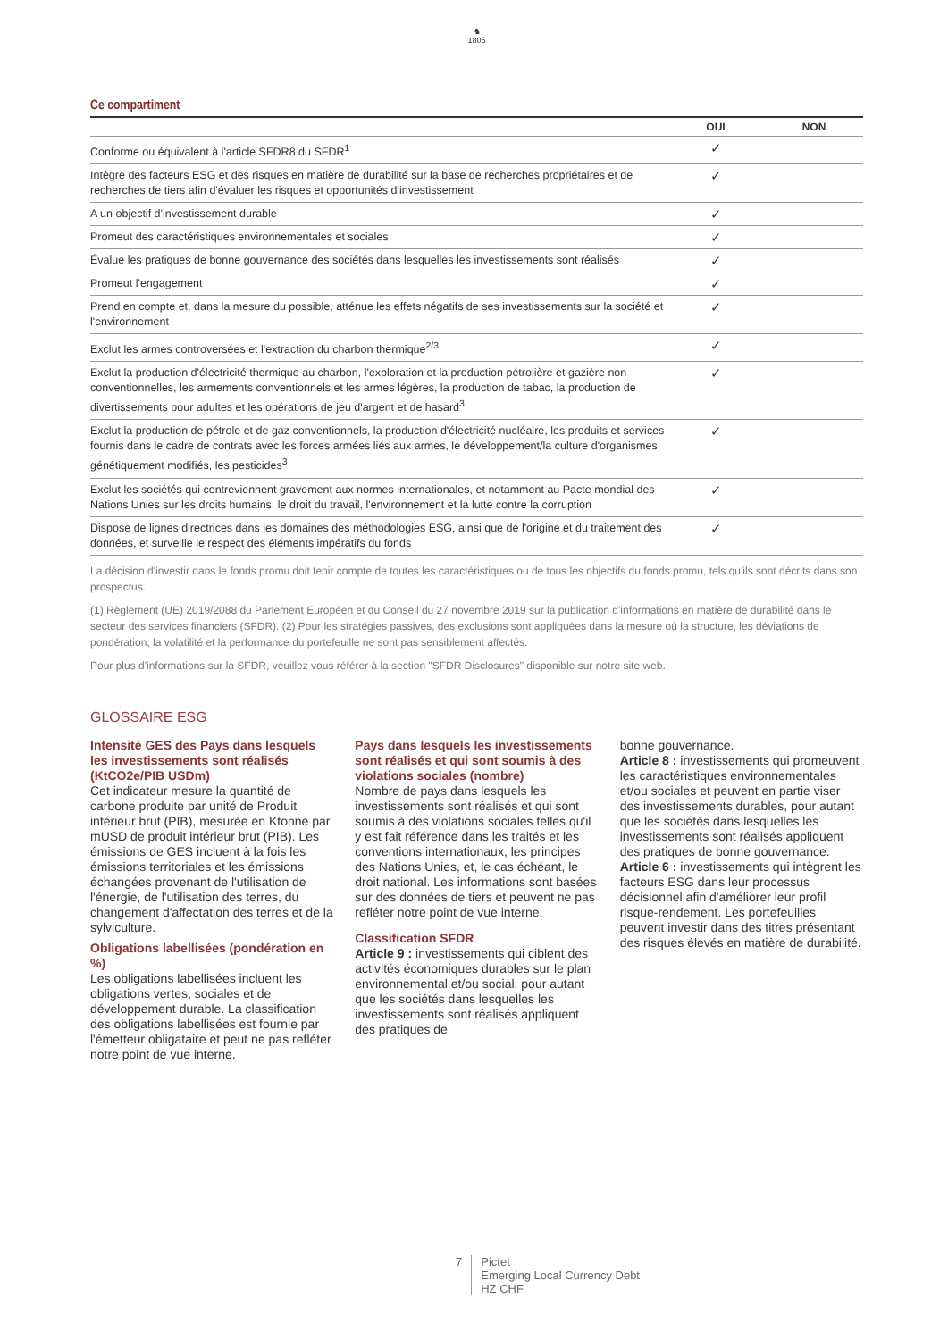♞
1805
Ce compartiment
| | OUI | NON |
| --- | --- | --- |
| Conforme ou équivalent à l'article SFDR8 du SFDR<sup>1</sup> | ✓ | |
| Intègre des facteurs ESG et des risques en matière de durabilité sur la base de recherches propriétaires et de recherches de tiers afin d'évaluer les risques et opportunités d'investissement | ✓ | |
| A un objectif d'investissement durable | ✓ | |
| Promeut des caractéristiques environnementales et sociales | ✓ | |
| Évalue les pratiques de bonne gouvernance des sociétés dans lesquelles les investissements sont réalisés | ✓ | |
| Promeut l'engagement | ✓ | |
| Prend en compte et, dans la mesure du possible, atténue les effets négatifs de ses investissements sur la société et l'environnement | ✓ | |
| Exclut les armes controversées et l'extraction du charbon thermique<sup>2/3</sup> | ✓ | |
| Exclut la production d'électricité thermique au charbon, l'exploration et la production pétrolière et gazière non conventionnelles, les armements conventionnels et les armes légères, la production de tabac, la production de divertissements pour adultes et les opérations de jeu d'argent et de hasard<sup>3</sup> | ✓ | |
| Exclut la production de pétrole et de gaz conventionnels, la production d'électricité nucléaire, les produits et services fournis dans le cadre de contrats avec les forces armées liés aux armes, le développement/la culture d'organismes génétiquement modifiés, les pesticides<sup>3</sup> | ✓ | |
| Exclut les sociétés qui contreviennent gravement aux normes internationales, et notamment au Pacte mondial des Nations Unies sur les droits humains, le droit du travail, l'environnement et la lutte contre la corruption | ✓ | |
| Dispose de lignes directrices dans les domaines des méthodologies ESG, ainsi que de l'origine et du traitement des données, et surveille le respect des éléments impératifs du fonds | ✓ | |
La décision d'investir dans le fonds promu doit tenir compte de toutes les caractéristiques ou de tous les objectifs du fonds promu, tels qu'ils sont décrits dans son prospectus.
(1) Règlement (UE) 2019/2088 du Parlement Européen et du Conseil du 27 novembre 2019 sur la publication d'informations en matière de durabilité dans le secteur des services financiers (SFDR). (2) Pour les stratégies passives, des exclusions sont appliquées dans la mesure où la structure, les déviations de pondération, la volatilité et la performance du portefeuille ne sont pas sensiblement affectés.
Pour plus d'informations sur la SFDR, veuillez vous référer à la section "SFDR Disclosures" disponible sur notre site web.
GLOSSAIRE ESG
Intensité GES des Pays dans lesquels les investissements sont réalisés (KtCO2e/PIB USDm)
Cet indicateur mesure la quantité de carbone produite par unité de Produit intérieur brut (PIB), mesurée en Ktonne par mUSD de produit intérieur brut (PIB). Les émissions de GES incluent à la fois les émissions territoriales et les émissions échangées provenant de l'utilisation de l'énergie, de l'utilisation des terres, du changement d'affectation des terres et de la sylviculture.
Obligations labellisées (pondération en %)
Les obligations labellisées incluent les obligations vertes, sociales et de développement durable. La classification des obligations labellisées est fournie par l'émetteur obligataire et peut ne pas refléter notre point de vue interne.
Pays dans lesquels les investissements sont réalisés et qui sont soumis à des violations sociales (nombre)
Nombre de pays dans lesquels les investissements sont réalisés et qui sont soumis à des violations sociales telles qu'il y est fait référence dans les traités et les conventions internationaux, les principes des Nations Unies, et, le cas échéant, le droit national. Les informations sont basées sur des données de tiers et peuvent ne pas refléter notre point de vue interne.
Classification SFDR
Article 9 : investissements qui ciblent des activités économiques durables sur le plan environnemental et/ou social, pour autant que les sociétés dans lesquelles les investissements sont réalisés appliquent des pratiques de
bonne gouvernance.
Article 8 : investissements qui promeuvent les caractéristiques environnementales et/ou sociales et peuvent en partie viser des investissements durables, pour autant que les sociétés dans lesquelles les investissements sont réalisés appliquent des pratiques de bonne gouvernance.
Article 6 : investissements qui intègrent les facteurs ESG dans leur processus décisionnel afin d'améliorer leur profil risque-rendement. Les portefeuilles peuvent investir dans des titres présentant des risques élevés en matière de durabilité.
7 Pictet
Emerging Local Currency Debt
HZ CHF